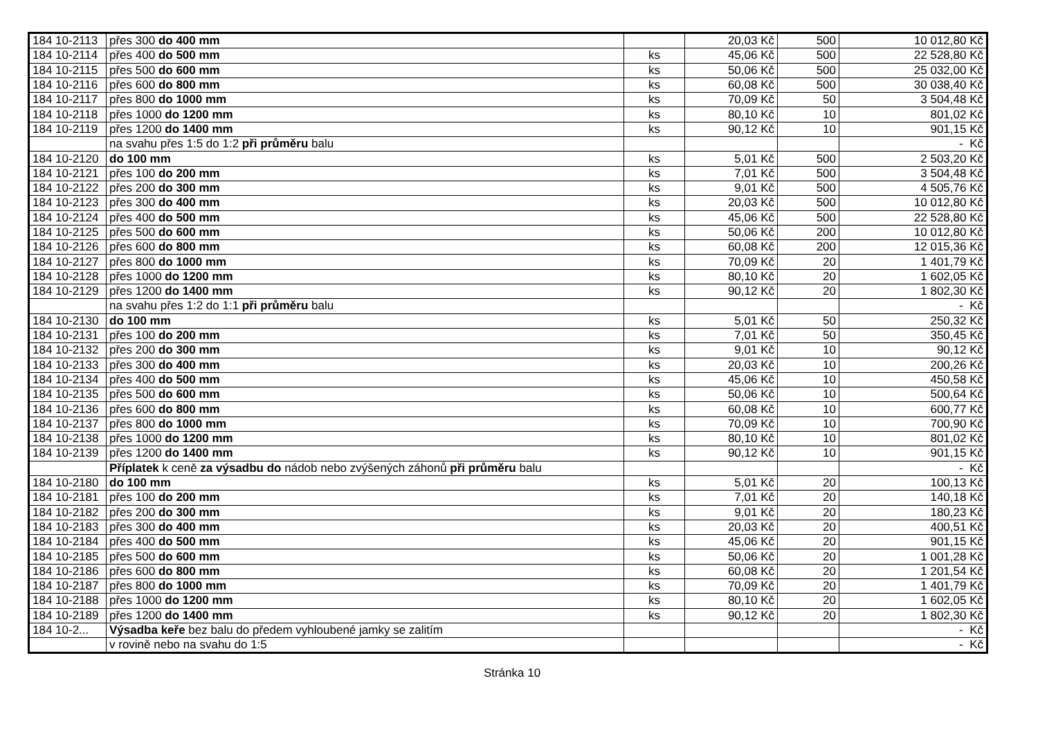| 184 10-2113 | přes 300 do 400 mm | | 20,03 Kč | 500 | 10 012,80 Kč |
| 184 10-2114 | přes 400 do 500 mm | ks | 45,06 Kč | 500 | 22 528,80 Kč |
| 184 10-2115 | přes 500 do 600 mm | ks | 50,06 Kč | 500 | 25 032,00 Kč |
| 184 10-2116 | přes 600 do 800 mm | ks | 60,08 Kč | 500 | 30 038,40 Kč |
| 184 10-2117 | přes 800 do 1000 mm | ks | 70,09 Kč | 50 | 3 504,48 Kč |
| 184 10-2118 | přes 1000 do 1200 mm | ks | 80,10 Kč | 10 | 801,02 Kč |
| 184 10-2119 | přes 1200 do 1400 mm | ks | 90,12 Kč | 10 | 901,15 Kč |
| | na svahu přes 1:5 do 1:2 při průměru balu | | | | - Kč |
| 184 10-2120 | do 100 mm | ks | 5,01 Kč | 500 | 2 503,20 Kč |
| 184 10-2121 | přes 100 do 200 mm | ks | 7,01 Kč | 500 | 3 504,48 Kč |
| 184 10-2122 | přes 200 do 300 mm | ks | 9,01 Kč | 500 | 4 505,76 Kč |
| 184 10-2123 | přes 300 do 400 mm | ks | 20,03 Kč | 500 | 10 012,80 Kč |
| 184 10-2124 | přes 400 do 500 mm | ks | 45,06 Kč | 500 | 22 528,80 Kč |
| 184 10-2125 | přes 500 do 600 mm | ks | 50,06 Kč | 200 | 10 012,80 Kč |
| 184 10-2126 | přes 600 do 800 mm | ks | 60,08 Kč | 200 | 12 015,36 Kč |
| 184 10-2127 | přes 800 do 1000 mm | ks | 70,09 Kč | 20 | 1 401,79 Kč |
| 184 10-2128 | přes 1000 do 1200 mm | ks | 80,10 Kč | 20 | 1 602,05 Kč |
| 184 10-2129 | přes 1200 do 1400 mm | ks | 90,12 Kč | 20 | 1 802,30 Kč |
| | na svahu přes 1:2 do 1:1 při průměru balu | | | | - Kč |
| 184 10-2130 | do 100 mm | ks | 5,01 Kč | 50 | 250,32 Kč |
| 184 10-2131 | přes 100 do 200 mm | ks | 7,01 Kč | 50 | 350,45 Kč |
| 184 10-2132 | přes 200 do 300 mm | ks | 9,01 Kč | 10 | 90,12 Kč |
| 184 10-2133 | přes 300 do 400 mm | ks | 20,03 Kč | 10 | 200,26 Kč |
| 184 10-2134 | přes 400 do 500 mm | ks | 45,06 Kč | 10 | 450,58 Kč |
| 184 10-2135 | přes 500 do 600 mm | ks | 50,06 Kč | 10 | 500,64 Kč |
| 184 10-2136 | přes 600 do 800 mm | ks | 60,08 Kč | 10 | 600,77 Kč |
| 184 10-2137 | přes 800 do 1000 mm | ks | 70,09 Kč | 10 | 700,90 Kč |
| 184 10-2138 | přes 1000 do 1200 mm | ks | 80,10 Kč | 10 | 801,02 Kč |
| 184 10-2139 | přes 1200 do 1400 mm | ks | 90,12 Kč | 10 | 901,15 Kč |
| | Příplatek k ceně za výsadbu do nádob nebo zvýšených záhonů při průměru balu | | | | - Kč |
| 184 10-2180 | do 100 mm | ks | 5,01 Kč | 20 | 100,13 Kč |
| 184 10-2181 | přes 100 do 200 mm | ks | 7,01 Kč | 20 | 140,18 Kč |
| 184 10-2182 | přes 200 do 300 mm | ks | 9,01 Kč | 20 | 180,23 Kč |
| 184 10-2183 | přes 300 do 400 mm | ks | 20,03 Kč | 20 | 400,51 Kč |
| 184 10-2184 | přes 400 do 500 mm | ks | 45,06 Kč | 20 | 901,15 Kč |
| 184 10-2185 | přes 500 do 600 mm | ks | 50,06 Kč | 20 | 1 001,28 Kč |
| 184 10-2186 | přes 600 do 800 mm | ks | 60,08 Kč | 20 | 1 201,54 Kč |
| 184 10-2187 | přes 800 do 1000 mm | ks | 70,09 Kč | 20 | 1 401,79 Kč |
| 184 10-2188 | přes 1000 do 1200 mm | ks | 80,10 Kč | 20 | 1 602,05 Kč |
| 184 10-2189 | přes 1200 do 1400 mm | ks | 90,12 Kč | 20 | 1 802,30 Kč |
| 184 10-2... | Výsadba keře bez balu do předem vyhloubené jamky se zalitím | | | | - Kč |
| | v rovině nebo na svahu do 1:5 | | | | - Kč |
Stránka 10